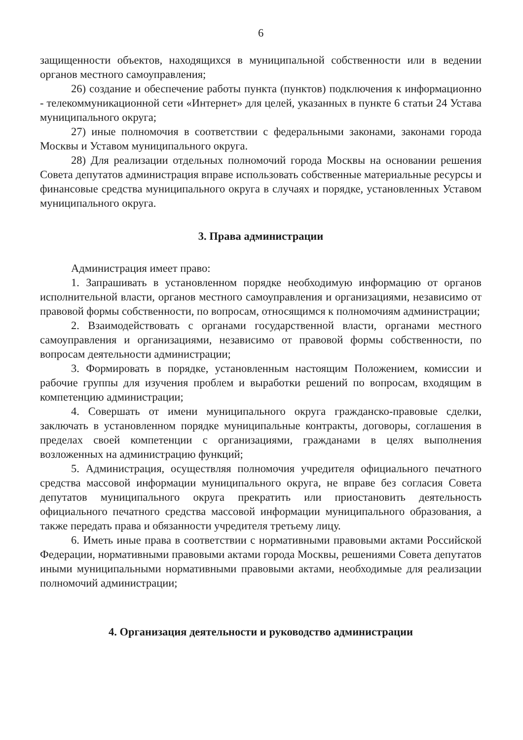6
защищенности объектов, находящихся в муниципальной собственности или в ведении органов местного самоуправления;
26) создание и обеспечение работы пункта (пунктов) подключения к информационно - телекоммуникационной сети «Интернет» для целей, указанных в пункте 6 статьи 24 Устава муниципального округа;
27) иные полномочия в соответствии с федеральными законами, законами города Москвы и Уставом муниципального округа.
28) Для реализации отдельных полномочий города Москвы на основании решения Совета депутатов администрация вправе использовать собственные материальные ресурсы и финансовые средства муниципального округа в случаях и порядке, установленных Уставом муниципального округа.
3. Права администрации
Администрация имеет право:
1. Запрашивать в установленном порядке необходимую информацию от органов исполнительной власти, органов местного самоуправления и организациями, независимо от правовой формы собственности, по вопросам, относящимся к полномочиям администрации;
2. Взаимодействовать с органами государственной власти, органами местного самоуправления и организациями, независимо от правовой формы собственности, по вопросам деятельности администрации;
3. Формировать в порядке, установленным настоящим Положением, комиссии и рабочие группы для изучения проблем и выработки решений по вопросам, входящим в компетенцию администрации;
4. Совершать от имени муниципального округа гражданско-правовые сделки, заключать в установленном порядке муниципальные контракты, договоры, соглашения в пределах своей компетенции с организациями, гражданами в целях выполнения возложенных на администрацию функций;
5. Администрация, осуществляя полномочия учредителя официального печатного средства массовой информации муниципального округа, не вправе без согласия Совета депутатов муниципального округа прекратить или приостановить деятельность официального печатного средства массовой информации муниципального образования, а также передать права и обязанности учредителя третьему лицу.
6. Иметь иные права в соответствии с нормативными правовыми актами Российской Федерации, нормативными правовыми актами города Москвы, решениями Совета депутатов иными муниципальными нормативными правовыми актами, необходимые для реализации полномочий администрации;
4. Организация деятельности и руководство администрации